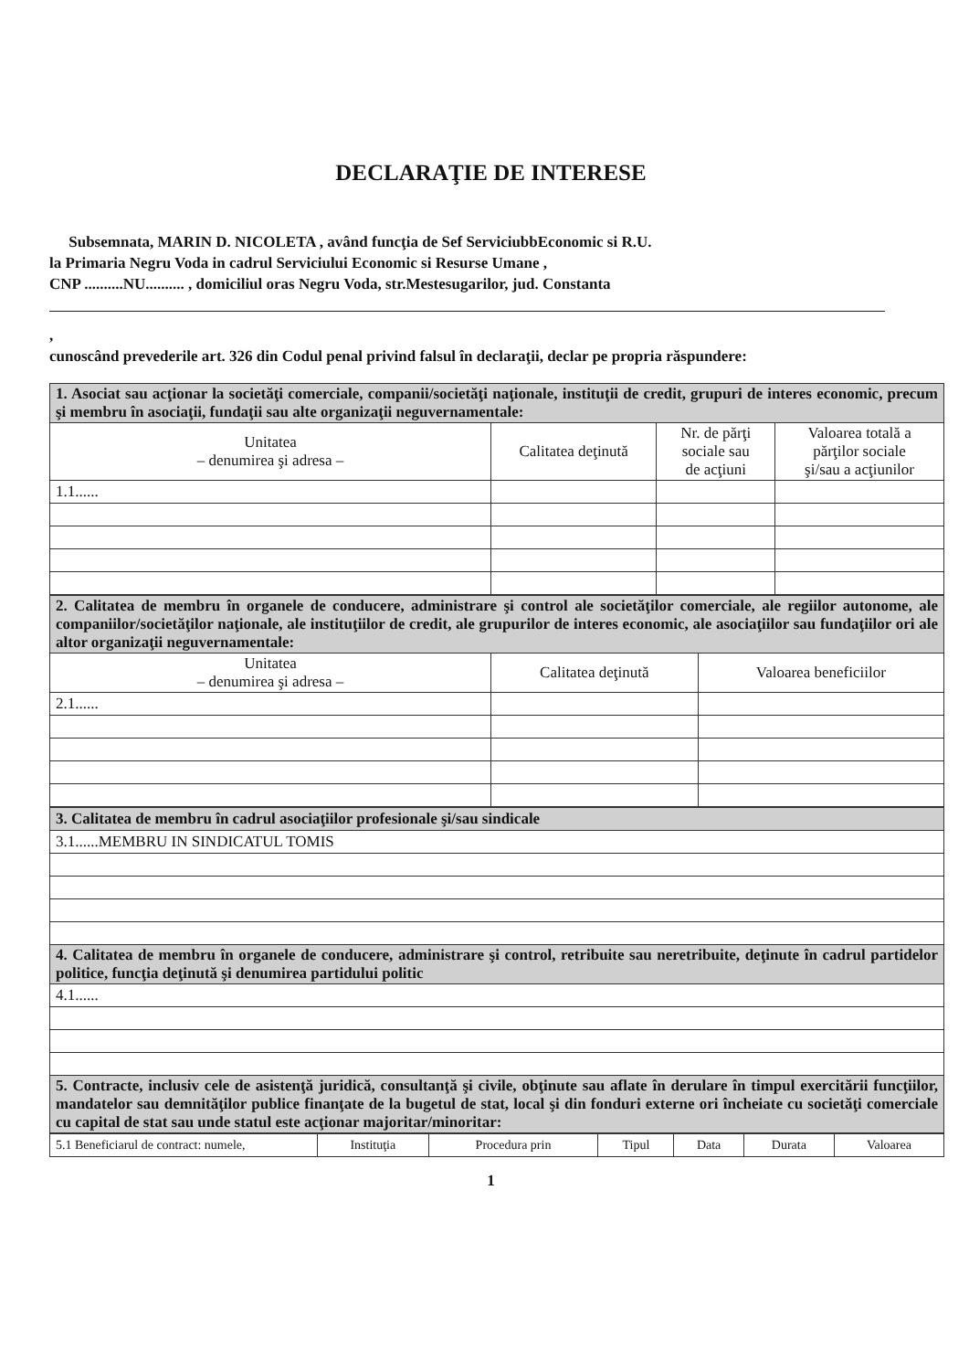DECLARAŢIE DE INTERESE
Subsemnata, MARIN D. NICOLETA , având funcţia de Sef ServiciubbEconomic si R.U.
la Primaria Negru Voda in cadrul Serviciului Economic si Resurse Umane ,
CNP ..........NU.......... , domiciliul oras Negru Voda, str.Mestesugarilor, jud. Constanta
,
cunoscând prevederile art. 326 din Codul penal privind falsul în declaraţii, declar pe propria răspundere:
| 1. Asociat sau acţionar la societăţi comerciale, companii/societăţi naţionale, instituţii de credit, grupuri de interes economic, precum şi membru în asociaţii, fundaţii sau alte organizaţii neguvernamentale: | | | |
| Unitatea – denumirea şi adresa – | Calitatea deţinută | Nr. de părţi sociale sau de acţiuni | Valoarea totală a părţilor sociale şi/sau a acţiunilor |
| 1.1...... | | | |
| 2. Calitatea de membru în organele de conducere, administrare şi control ale societăţilor comerciale, ale regiilor autonome, ale companiilor/societăţilor naţionale, ale instituţiilor de credit, ale grupurilor de interes economic, ale asociaţiilor sau fundaţiilor ori ale altor organizaţii neguvernamentale: | | |
| Unitatea – denumirea şi adresa – | Calitatea deţinută | Valoarea beneficiilor |
| 2.1...... | | |
| 3. Calitatea de membru în cadrul asociaţiilor profesionale şi/sau sindicale |
| 3.1......MEMBRU IN SINDICATUL TOMIS |
| 4. Calitatea de membru în organele de conducere, administrare şi control, retribuite sau neretribuite, deţinute în cadrul partidelor politice, funcţia deţinută şi denumirea partidului politic |
| 4.1...... |
| 5. Contracte, inclusiv cele de asistenţă juridică, consultanţă şi civile, obţinute sau aflate în derulare în timpul exercitării funcţiilor, mandatelor sau demnităţilor publice finanţate de la bugetul de stat, local şi din fonduri externe ori încheiate cu societăţi comerciale cu capital de stat sau unde statul este acţionar majoritar/minoritar: |
| 5.1 Beneficiarul de contract: numele, | Instituţia | Procedura prin | Tipul | Data | Durata | Valoarea |
1